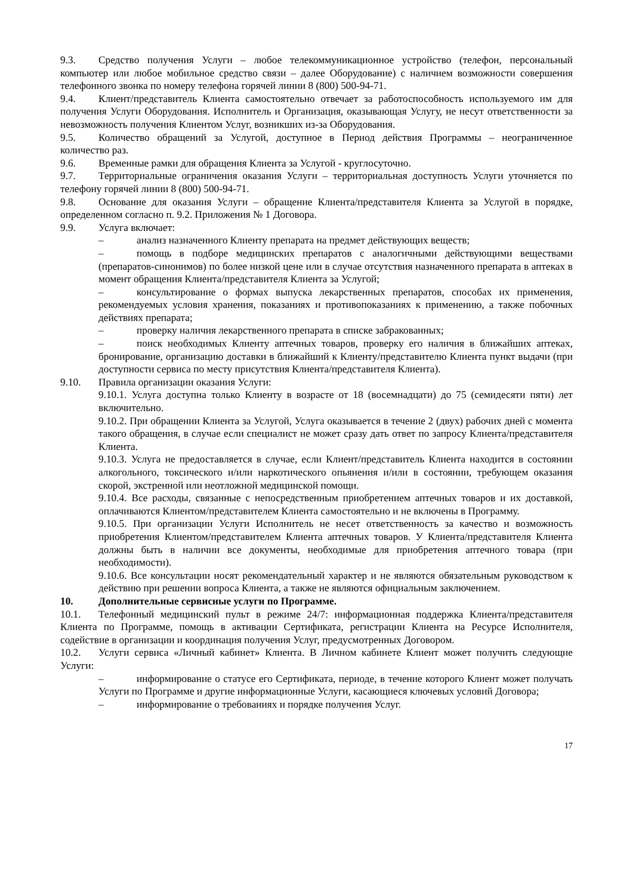9.3. Средство получения Услуги – любое телекоммуникационное устройство (телефон, персональный компьютер или любое мобильное средство связи – далее Оборудование) с наличием возможности совершения телефонного звонка по номеру телефона горячей линии 8 (800) 500-94-71.
9.4. Клиент/представитель Клиента самостоятельно отвечает за работоспособность используемого им для получения Услуги Оборудования. Исполнитель и Организация, оказывающая Услугу, не несут ответственности за невозможность получения Клиентом Услуг, возникших из-за Оборудования.
9.5. Количество обращений за Услугой, доступное в Период действия Программы – неограниченное количество раз.
9.6. Временные рамки для обращения Клиента за Услугой - круглосуточно.
9.7. Территориальные ограничения оказания Услуги – территориальная доступность Услуги уточняется по телефону горячей линии 8 (800) 500-94-71.
9.8. Основание для оказания Услуги – обращение Клиента/представителя Клиента за Услугой в порядке, определенном согласно п. 9.2. Приложения № 1 Договора.
9.9. Услуга включает:
– анализ назначенного Клиенту препарата на предмет действующих веществ;
– помощь в подборе медицинских препаратов с аналогичными действующими веществами (препаратов-синонимов) по более низкой цене или в случае отсутствия назначенного препарата в аптеках в момент обращения Клиента/представителя Клиента за Услугой;
– консультирование о формах выпуска лекарственных препаратов, способах их применения, рекомендуемых условия хранения, показаниях и противопоказаниях к применению, а также побочных действиях препарата;
– проверку наличия лекарственного препарата в списке забракованных;
– поиск необходимых Клиенту аптечных товаров, проверку его наличия в ближайших аптеках, бронирование, организацию доставки в ближайший к Клиенту/представителю Клиента пункт выдачи (при доступности сервиса по месту присутствия Клиента/представителя Клиента).
9.10. Правила организации оказания Услуги:
9.10.1. Услуга доступна только Клиенту в возрасте от 18 (восемнадцати) до 75 (семидесяти пяти) лет включительно.
9.10.2. При обращении Клиента за Услугой, Услуга оказывается в течение 2 (двух) рабочих дней с момента такого обращения, в случае если специалист не может сразу дать ответ по запросу Клиента/представителя Клиента.
9.10.3. Услуга не предоставляется в случае, если Клиент/представитель Клиента находится в состоянии алкогольного, токсического и/или наркотического опьянения и/или в состоянии, требующем оказания скорой, экстренной или неотложной медицинской помощи.
9.10.4. Все расходы, связанные с непосредственным приобретением аптечных товаров и их доставкой, оплачиваются Клиентом/представителем Клиента самостоятельно и не включены в Программу.
9.10.5. При организации Услуги Исполнитель не несет ответственность за качество и возможность приобретения Клиентом/представителем Клиента аптечных товаров. У Клиента/представителя Клиента должны быть в наличии все документы, необходимые для приобретения аптечного товара (при необходимости).
9.10.6. Все консультации носят рекомендательный характер и не являются обязательным руководством к действию при решении вопроса Клиента, а также не являются официальным заключением.
10. Дополнительные сервисные услуги по Программе.
10.1. Телефонный медицинский пульт в режиме 24/7: информационная поддержка Клиента/представителя Клиента по Программе, помощь в активации Сертификата, регистрации Клиента на Ресурсе Исполнителя, содействие в организации и координация получения Услуг, предусмотренных Договором.
10.2. Услуги сервиса «Личный кабинет» Клиента. В Личном кабинете Клиент может получить следующие Услуги:
– информирование о статусе его Сертификата, периоде, в течение которого Клиент может получать Услуги по Программе и другие информационные Услуги, касающиеся ключевых условий Договора;
– информирование о требованиях и порядке получения Услуг.
17